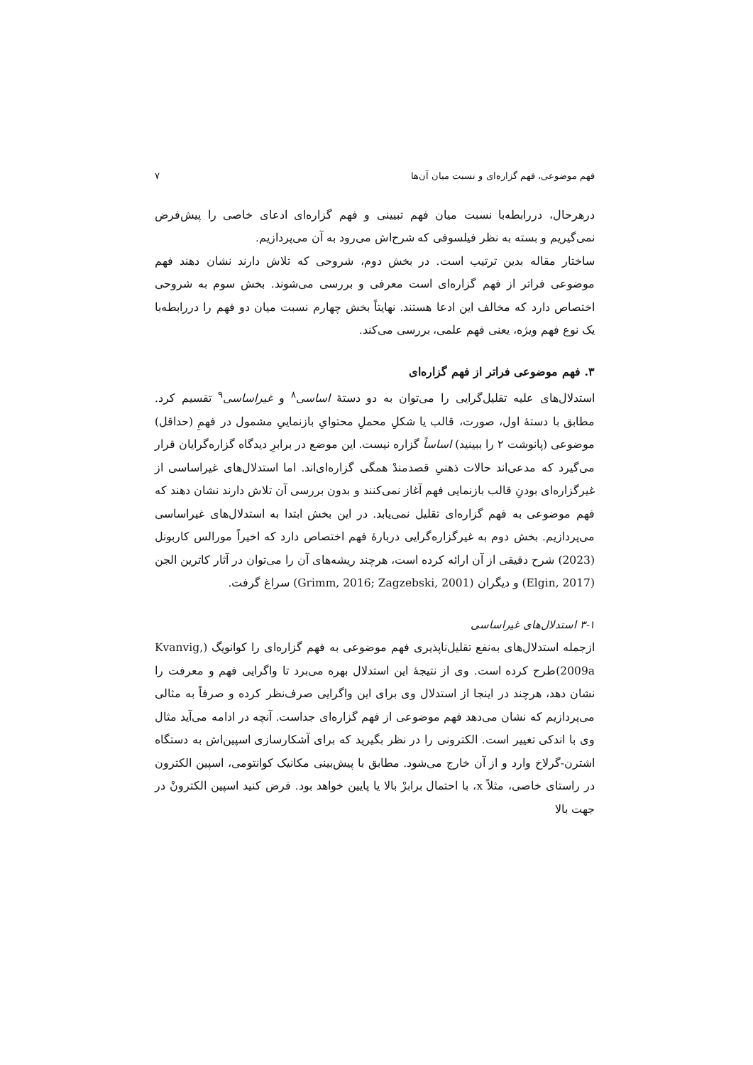فهم موضوعی، فهم گزاره‌ای و نسبت میان آن‌ها ۷
درهرحال، دررابطه‌با نسبت میان فهم تبیینی و فهم گزاره‌ای ادعای خاصی را پیش‌فرض نمی‌گیریم و بسته به نظر فیلسوفی که شرح‌اش می‌رود به آن می‌پردازیم.
ساختار مقاله بدین ترتیب است. در بخش دوم، شروحی که تلاش دارند نشان دهند فهم موضوعی فراتر از فهم گزاره‌ای است معرفی و بررسی می‌شوند. بخش سوم به شروحی اختصاص دارد که مخالف این ادعا هستند. نهایتاً بخش چهارم نسبت میان دو فهم را دررابطه‌با یک نوع فهم ویژه، یعنی فهم علمی، بررسی می‌کند.
۳. فهم موضوعی فراتر از فهم گزاره‌ای
استدلال‌های علیه تقلیل‌گرایی را می‌توان به دو دستهٔ اساسی<sup>۸</sup> و غیراساسی<sup>۹</sup> تقسیم کرد. مطابق با دستهٔ اول، صورت، قالب یا شکلِ محملِ محتوایِ بازنماییِ مشمول در فهمِ (حداقل) موضوعی (پانوشت ۲ را ببینید) اساساً گزاره نیست. این موضع در برابرِ دیدگاه گزاره‌گرایان قرار می‌گیرد که مدعی‌اند حالات ذهنیِ قصدمندْ همگی گزاره‌ای‌اند. اما استدلال‌های غیراساسی از غیرگزاره‌ای بودنِ قالب بازنمایی فهم آغاز نمی‌کنند و بدون بررسی آن تلاش دارند نشان دهند که فهم موضوعی به فهم گزاره‌ای تقلیل نمی‌یابد. در این بخش ابتدا به استدلال‌های غیراساسی می‌پردازیم. بخش دوم به غیرگزاره‌گرایی دربارهٔ فهم اختصاص دارد که اخیراً مورالس کاربونل (2023) شرح دقیقی از آن ارائه کرده است، هرچند ریشه‌های آن را می‌توان در آثار کاترین الجن (Elgin, 2017) و دیگران (Grimm, 2016; Zagzebski, 2001) سراغ گرفت.
۳-۱ استدلال‌های غیراساسی
ازجمله استدلال‌های به‌نفع تقلیل‌ناپذیری فهم موضوعی به فهم گزاره‌ای را کوانویگ (Kvanvig, 2009a)طرح کرده است. وی از نتیجهٔ این استدلال بهره می‌برد تا واگرایی فهم و معرفت را نشان دهد، هرچند در اینجا از استدلال وی برای این واگرایی صرف‌نظر کرده و صرفاً به مثالی می‌پردازیم که نشان می‌دهد فهم موضوعی از فهم گزاره‌ای جداست. آنچه در ادامه می‌آید مثال وی با اندکی تغییر است. الکترونی را در نظر بگیرید که برای آشکارسازی اسپین‌اش به دستگاه اشترن-گرلاخ وارد و از آن خارج می‌شود. مطابق با پیش‌بینی مکانیک کوانتومی، اسپین الکترون در راستای خاصی، مثلاً x، با احتمال برابرْ بالا یا پایین خواهد بود. فرض کنید اسپین الکترونْ در جهت بالا